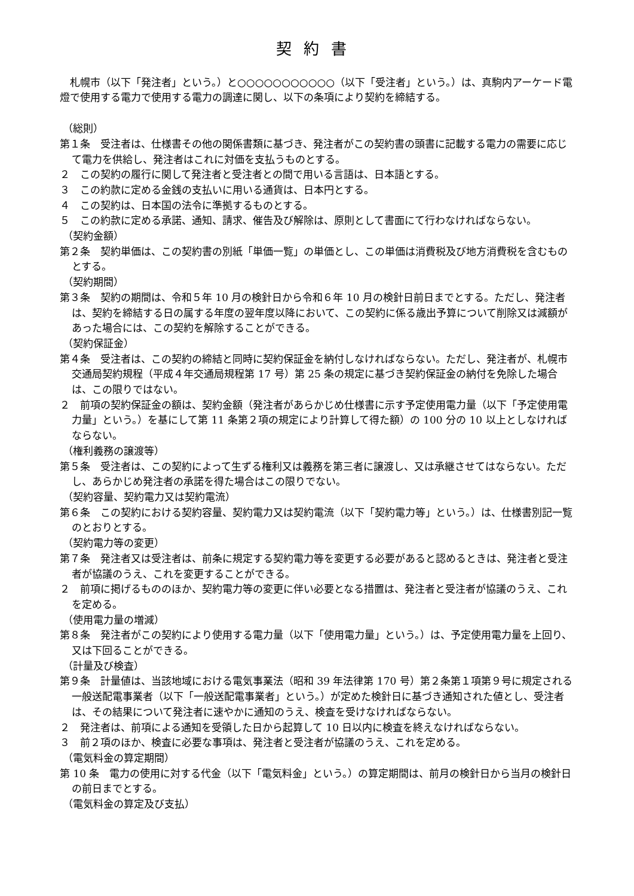契約書
札幌市（以下「発注者」という。）と○○○○○○○○○○○（以下「受注者」という。）は、真駒内アーケード電燈で使用する電力で使用する電力の調達に関し、以下の条項により契約を締結する。
（総則）
第１条　受注者は、仕様書その他の関係書類に基づき、発注者がこの契約書の頭書に記載する電力の需要に応じて電力を供給し、発注者はこれに対価を支払うものとする。
２　この契約の履行に関して発注者と受注者との間で用いる言語は、日本語とする。
３　この約款に定める金銭の支払いに用いる通貨は、日本円とする。
４　この契約は、日本国の法令に準拠するものとする。
５　この約款に定める承諾、通知、請求、催告及び解除は、原則として書面にて行わなければならない。
（契約金額）
第２条　契約単価は、この契約書の別紙「単価一覧」の単価とし、この単価は消費税及び地方消費税を含むものとする。
（契約期間）
第３条　契約の期間は、令和５年 10 月の検針日から令和６年 10 月の検針日前日までとする。ただし、発注者は、契約を締結する日の属する年度の翌年度以降において、この契約に係る歳出予算について削除又は減額があった場合には、この契約を解除することができる。
（契約保証金）
第４条　受注者は、この契約の締結と同時に契約保証金を納付しなければならない。ただし、発注者が、札幌市交通局契約規程（平成４年交通局規程第 17 号）第 25 条の規定に基づき契約保証金の納付を免除した場合は、この限りではない。
２　前項の契約保証金の額は、契約金額（発注者があらかじめ仕様書に示す予定使用電力量（以下「予定使用電力量」という。）を基にして第 11 条第２項の規定により計算して得た額）の 100 分の 10 以上としなければならない。
（権利義務の譲渡等）
第５条　受注者は、この契約によって生ずる権利又は義務を第三者に譲渡し、又は承継させてはならない。ただし、あらかじめ発注者の承諾を得た場合はこの限りでない。
（契約容量、契約電力又は契約電流）
第６条　この契約における契約容量、契約電力又は契約電流（以下「契約電力等」という。）は、仕様書別記一覧のとおりとする。
（契約電力等の変更）
第７条　発注者又は受注者は、前条に規定する契約電力等を変更する必要があると認めるときは、発注者と受注者が協議のうえ、これを変更することができる。
２　前項に掲げるもののほか、契約電力等の変更に伴い必要となる措置は、発注者と受注者が協議のうえ、これを定める。
（使用電力量の増減）
第８条　発注者がこの契約により使用する電力量（以下「使用電力量」という。）は、予定使用電力量を上回り、又は下回ることができる。
（計量及び検査）
第９条　計量値は、当該地域における電気事業法（昭和 39 年法律第 170 号）第２条第１項第９号に規定される一般送配電事業者（以下「一般送配電事業者」という。）が定めた検針日に基づき通知された値とし、受注者は、その結果について発注者に速やかに通知のうえ、検査を受けなければならない。
２　発注者は、前項による通知を受領した日から起算して 10 日以内に検査を終えなければならない。
３　前２項のほか、検査に必要な事項は、発注者と受注者が協議のうえ、これを定める。
（電気料金の算定期間）
第 10 条　電力の使用に対する代金（以下「電気料金」という。）の算定期間は、前月の検針日から当月の検針日の前日までとする。
（電気料金の算定及び支払）